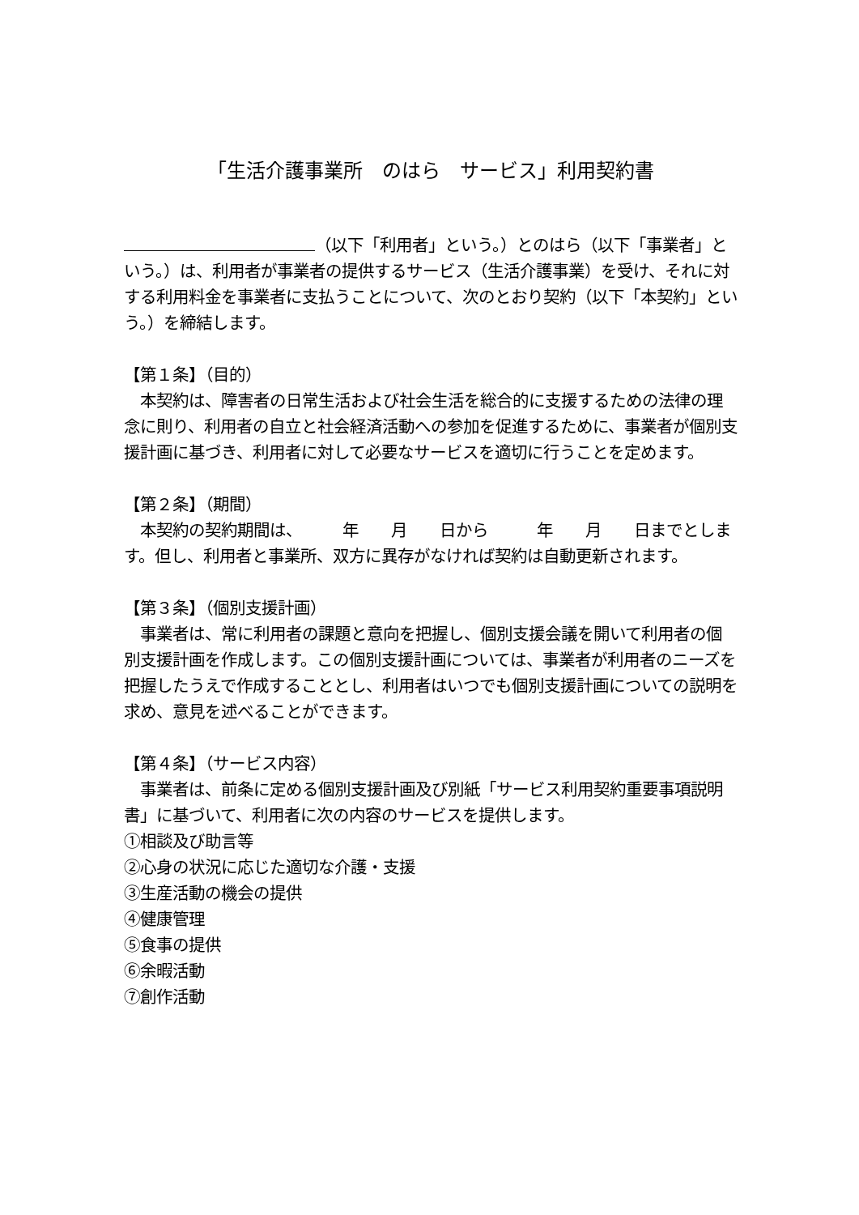「生活介護事業所　のはら　サービス」利用契約書
（以下「利用者」という。）とのはら（以下「事業者」という。）は、利用者が事業者の提供するサービス（生活介護事業）を受け、それに対する利用料金を事業者に支払うことについて、次のとおり契約（以下「本契約」という。）を締結します。
【第１条】（目的）
　本契約は、障害者の日常生活および社会生活を総合的に支援するための法律の理念に則り、利用者の自立と社会経済活動への参加を促進するために、事業者が個別支援計画に基づき、利用者に対して必要なサービスを適切に行うことを定めます。
【第２条】（期間）
　本契約の契約期間は、　　　年　　月　　日から　　　年　　月　　日までとします。但し、利用者と事業所、双方に異存がなければ契約は自動更新されます。
【第３条】（個別支援計画）
　事業者は、常に利用者の課題と意向を把握し、個別支援会議を開いて利用者の個別支援計画を作成します。この個別支援計画については、事業者が利用者のニーズを把握したうえで作成することとし、利用者はいつでも個別支援計画についての説明を求め、意見を述べることができます。
【第４条】（サービス内容）
　事業者は、前条に定める個別支援計画及び別紙「サービス利用契約重要事項説明書」に基づいて、利用者に次の内容のサービスを提供します。
①相談及び助言等
②心身の状況に応じた適切な介護・支援
③生産活動の機会の提供
④健康管理
⑤食事の提供
⑥余暇活動
⑦創作活動